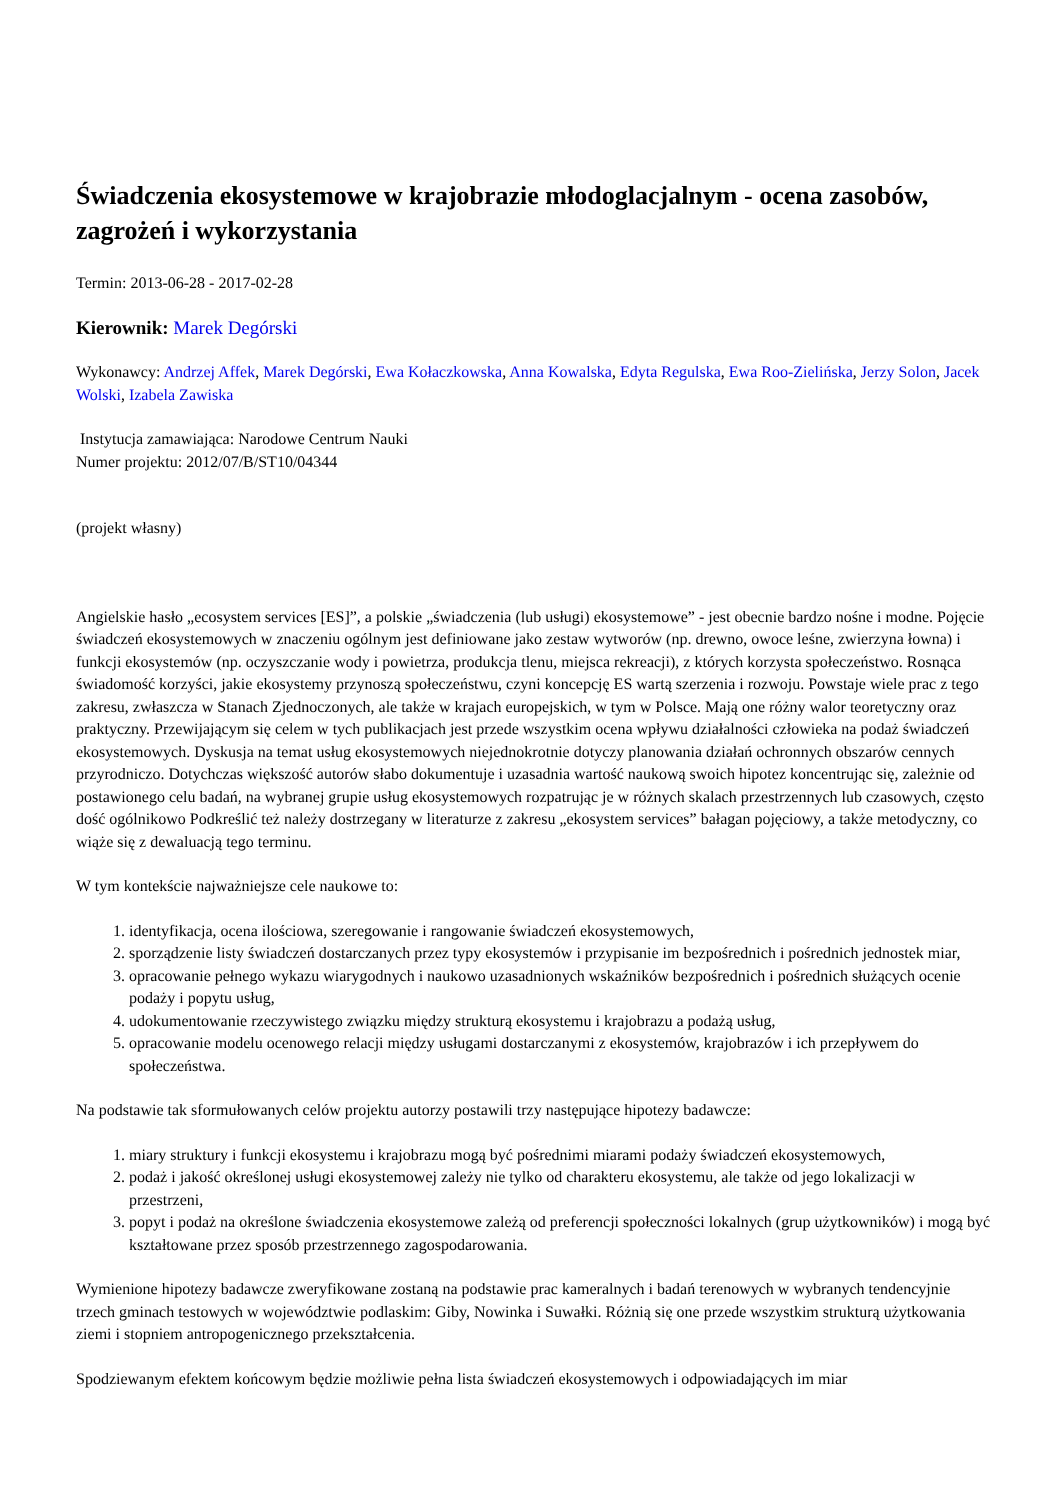Świadczenia ekosystemowe w krajobrazie młodoglacjalnym - ocena zasobów, zagrożeń i wykorzystania
Termin: 2013-06-28 - 2017-02-28
Kierownik: Marek Degórski
Wykonawcy: Andrzej Affek, Marek Degórski, Ewa Kołaczkowska, Anna Kowalska, Edyta Regulska, Ewa Roo-Zielińska, Jerzy Solon, Jacek Wolski, Izabela Zawiska
Instytucja zamawiająca: Narodowe Centrum Nauki
Numer projektu: 2012/07/B/ST10/04344
(projekt własny)
Angielskie hasło „ecosystem services [ES]”, a polskie „świadczenia (lub usługi) ekosystemowe” - jest obecnie bardzo nośne i modne. Pojęcie świadczeń ekosystemowych w znaczeniu ogólnym jest definiowane jako zestaw wytworów (np. drewno, owoce leśne, zwierzyna łowna) i funkcji ekosystemów (np. oczyszczanie wody i powietrza, produkcja tlenu, miejsca rekreacji), z których korzysta społeczeństwo. Rosnąca świadomość korzyści, jakie ekosystemy przynoszą społeczeństwu, czyni koncepcję ES wartą szerzenia i rozwoju. Powstaje wiele prac z tego zakresu, zwłaszcza w Stanach Zjednoczonych, ale także w krajach europejskich, w tym w Polsce. Mają one różny walor teoretyczny oraz praktyczny. Przewijającym się celem w tych publikacjach jest przede wszystkim ocena wpływu działalności człowieka na podaż świadczeń ekosystemowych. Dyskusja na temat usług ekosystemowych niejednokrotnie dotyczy planowania działań ochronnych obszarów cennych przyrodniczo. Dotychczas większość autorów słabo dokumentuje i uzasadnia wartość naukową swoich hipotez koncentrując się, zależnie od postawionego celu badań, na wybranej grupie usług ekosystemowych rozpatrując je w różnych skalach przestrzennych lub czasowych, często dość ogólnikowo Podkreślić też należy dostrzegany w literaturze z zakresu „ekosystem services” bałagan pojęciowy, a także metodyczny, co wiąże się z dewaluacją tego terminu.
W tym kontekście najważniejsze cele naukowe to:
1. identyfikacja, ocena ilościowa, szeregowanie i rangowanie świadczeń ekosystemowych,
2. sporządzenie listy świadczeń dostarczanych przez typy ekosystemów i przypisanie im bezpośrednich i pośrednich jednostek miar,
3. opracowanie pełnego wykazu wiarygodnych i naukowo uzasadnionych wskaźników bezpośrednich i pośrednich służących ocenie podaży i popytu usług,
4. udokumentowanie rzeczywistego związku między strukturą ekosystemu i krajobrazu a podażą usług,
5. opracowanie modelu ocenowego relacji między usługami dostarczanymi z ekosystemów, krajobrazów i ich przepływem do społeczeństwa.
Na podstawie tak sformułowanych celów projektu autorzy postawili trzy następujące hipotezy badawcze:
1. miary struktury i funkcji ekosystemu i krajobrazu mogą być pośrednimi miarami podaży świadczeń ekosystemowych,
2. podaż i jakość określonej usługi ekosystemowej zależy nie tylko od charakteru ekosystemu, ale także od jego lokalizacji w przestrzeni,
3. popyt i podaż na określone świadczenia ekosystemowe zależą od preferencji społeczności lokalnych (grup użytkowników) i mogą być kształtowane przez sposób przestrzennego zagospodarowania.
Wymienione hipotezy badawcze zweryfikowane zostaną na podstawie prac kameralnych i badań terenowych w wybranych tendencyjnie trzech gminach testowych w województwie podlaskim: Giby, Nowinka i Suwałki. Różnią się one przede wszystkim strukturą użytkowania ziemi i stopniem antropogenicznego przekształcenia.
Spodziewanym efektem końcowym będzie możliwie pełna lista świadczeń ekosystemowych i odpowiadających im miar